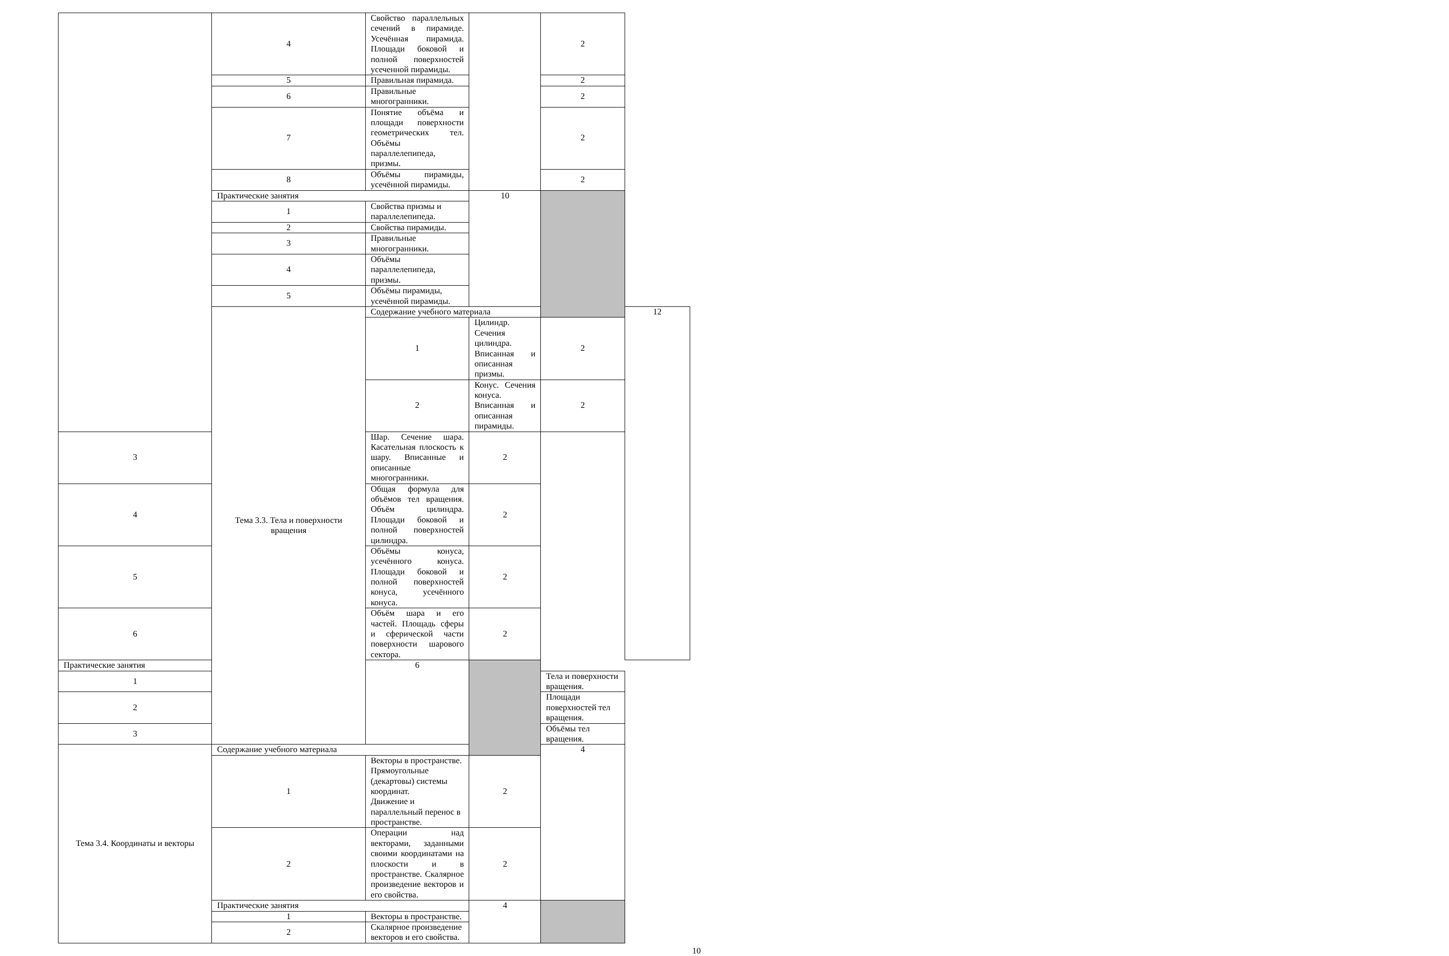| | 4 | Свойство параллельных сечений в пирамиде. Усечённая пирамида. Площади боковой и полной поверхностей усеченной пирамиды. | | 2 | |
| | 5 | Правильная пирамида. | | 2 | |
| | 6 | Правильные многогранники. | | 2 | |
| | 7 | Понятие объёма и площади поверхности геометрических тел. Объёмы параллелепипеда, призмы. | | 2 | |
| | 8 | Объёмы пирамиды, усечённой пирамиды. | | 2 | |
| | Практические занятия | | 10 | | |
| | 1 | Свойства призмы и параллелепипеда. | | | |
| | 2 | Свойства пирамиды. | | | |
| | 3 | Правильные многогранники. | | | |
| | 4 | Объёмы параллелепипеда, призмы. | | | |
| | 5 | Объёмы пирамиды, усечённой пирамиды. | | | |
| | Тема 3.3. Тела и поверхности вращения | Содержание учебного материала | | | 12 |
| | | 1 | Цилиндр. Сечения цилиндра. Вписанная и описанная призмы. | 2 | |
| | | 2 | Конус. Сечения конуса. Вписанная и описанная пирамиды. | 2 | |
| 3 | | Шар. Сечение шара. Касательная плоскость к шару. Вписанные и описанные многогранники. | 2 | | |
| 4 | | Общая формула для объёмов тел вращения. Объём цилиндра. Площади боковой и полной поверхностей цилиндра. | 2 | | |
| 5 | | Объёмы конуса, усечённого конуса. Площади боковой и полной поверхностей конуса, усечённого конуса. | 2 | | |
| 6 | | Объём шара и его частей. Площадь сферы и сферической части поверхности шарового сектора. | 2 | | |
| Практические занятия | | 6 | | | |
| 1 | | | | Тела и поверхности вращения. | |
| 2 | | | | Площади поверхностей тел вращения. | |
| 3 | | | | Объёмы тел вращения. | |
| Тема 3.4. Координаты и векторы | Содержание учебного материала | | | 4 | |
| | 1 | Векторы в пространстве. Прямоугольные (декартовы) системы координат. Движение и параллельный перенос в пространстве. | 2 | | |
| | 2 | Операции над векторами, заданными своими координатами на плоскости и в пространстве. Скалярное произведение векторов и его свойства. | 2 | | |
| | Практические занятия | | 4 | | |
| | 1 | Векторы в пространстве. | | | |
| | 2 | Скалярное произведение векторов и его свойства. | | | |
10